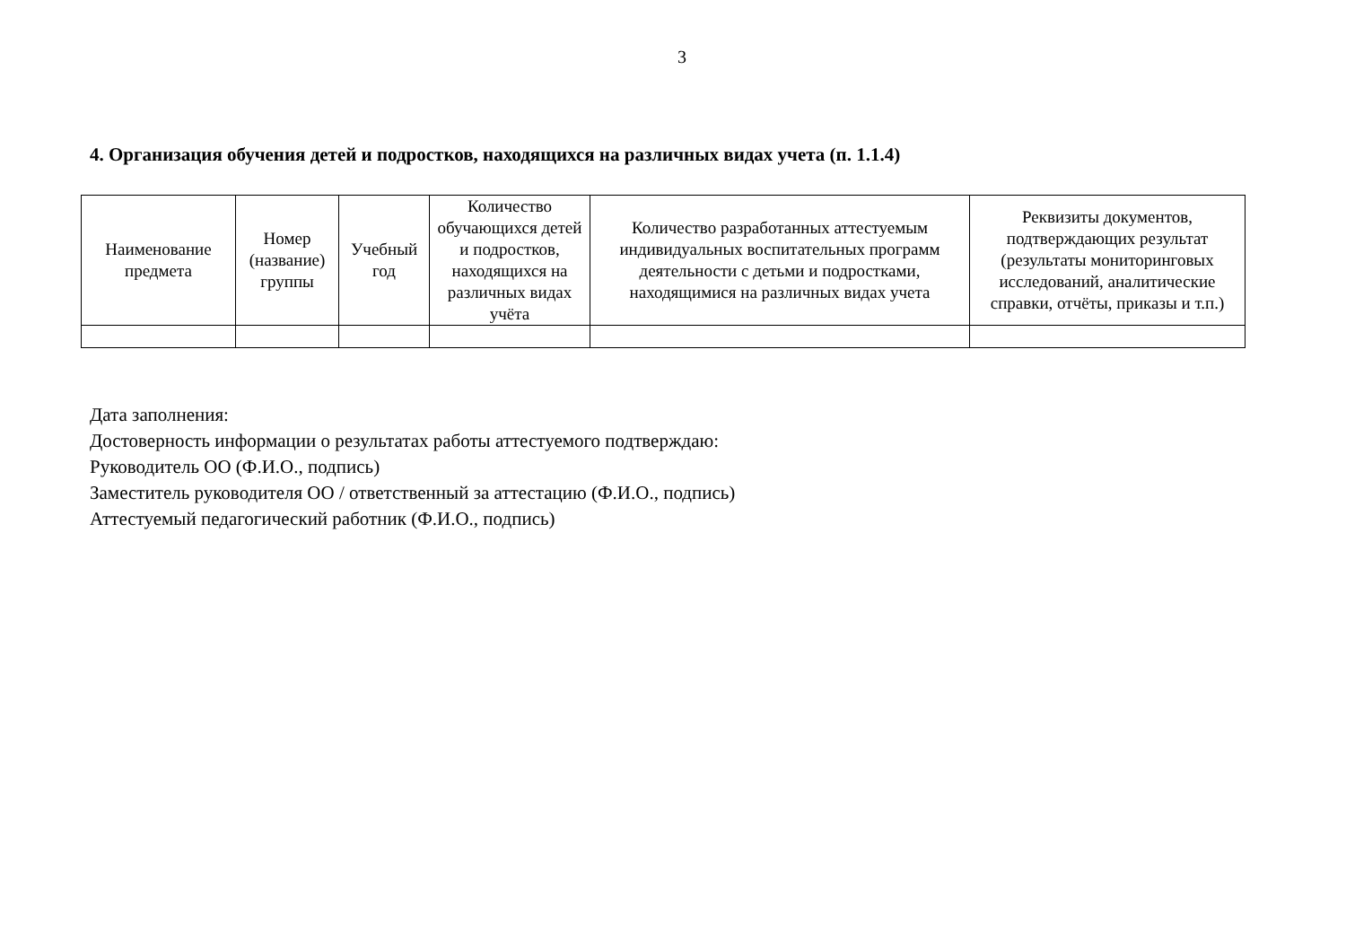3
4. Организация обучения детей и подростков, находящихся на различных видах учета (п. 1.1.4)
| Наименование предмета | Номер (название) группы | Учебный год | Количество обучающихся детей и подростков, находящихся на различных видах учёта | Количество разработанных аттестуемым индивидуальных воспитательных программ деятельности с детьми и подростками, находящимися на различных видах учета | Реквизиты документов, подтверждающих результат (результаты мониторинговых исследований, аналитические справки, отчёты, приказы и т.п.) |
| --- | --- | --- | --- | --- | --- |
Дата заполнения:
Достоверность информации о результатах работы аттестуемого подтверждаю:
Руководитель ОО (Ф.И.О., подпись)
Заместитель руководителя ОО / ответственный за аттестацию (Ф.И.О., подпись)
Аттестуемый педагогический работник (Ф.И.О., подпись)